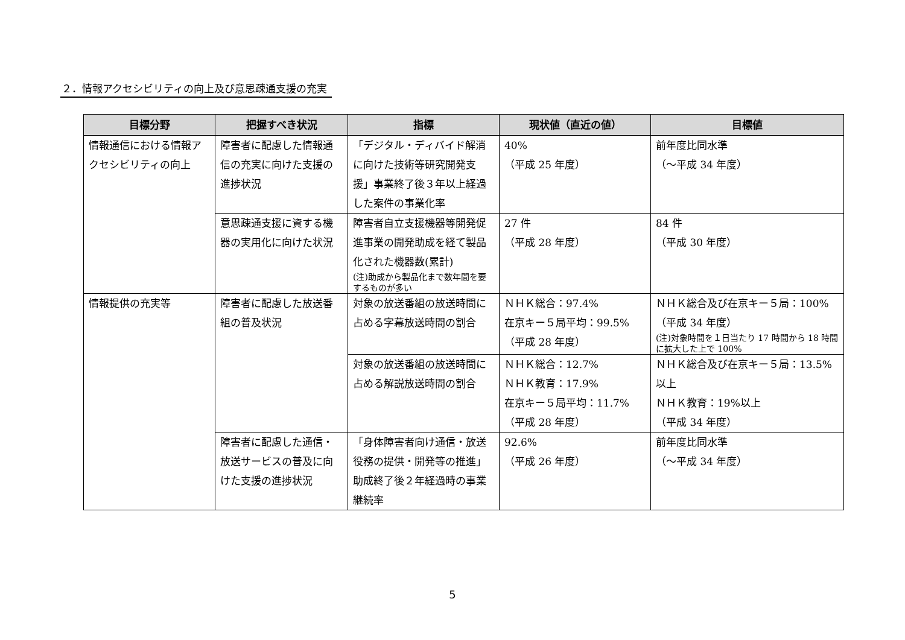２．情報アクセシビリティの向上及び意思疎通支援の充実
| 目標分野 | 把握すべき状況 | 指標 | 現状値（直近の値） | 目標値 |
| --- | --- | --- | --- | --- |
| 情報通信における情報アクセシビリティの向上 | 障害者に配慮した情報通信の充実に向けた支援の進捗状況 | 「デジタル・ディバイド解消に向けた技術等研究開発支援」事業終了後３年以上経過した案件の事業化率 | 40% （平成 25 年度） | 前年度比同水準 （～平成 34 年度） |
| | 意思疎通支援に資する機器の実用化に向けた状況 | 障害者自立支援機器等開発促進事業の開発助成を経て製品化された機器数(累計) (注)助成から製品化まで数年間を要するものが多い | 27 件 （平成 28 年度） | 84 件 （平成 30 年度） |
| 情報提供の充実等 | 障害者に配慮した放送番組の普及状況 | 対象の放送番組の放送時間に占める字幕放送時間の割合 | ＮＨＫ総合：97.4% 在京キー５局平均：99.5% （平成 28 年度） | ＮＨＫ総合及び在京キー５局：100% （平成 34 年度） (注)対象時間を１日当たり 17 時間から 18 時間に拡大した上で 100% |
| | | 対象の放送番組の放送時間に占める解説放送時間の割合 | ＮＨＫ総合：12.7% ＮＨＫ教育：17.9% 在京キー５局平均：11.7% （平成 28 年度） | ＮＨＫ総合及び在京キー５局：13.5%以上 ＮＨＫ教育：19%以上 （平成 34 年度） |
| | 障害者に配慮した通信・放送サービスの普及に向けた支援の進捗状況 | 「身体障害者向け通信・放送役務の提供・開発等の推進」助成終了後２年経過時の事業継続率 | 92.6% （平成 26 年度） | 前年度比同水準 （～平成 34 年度） |
5